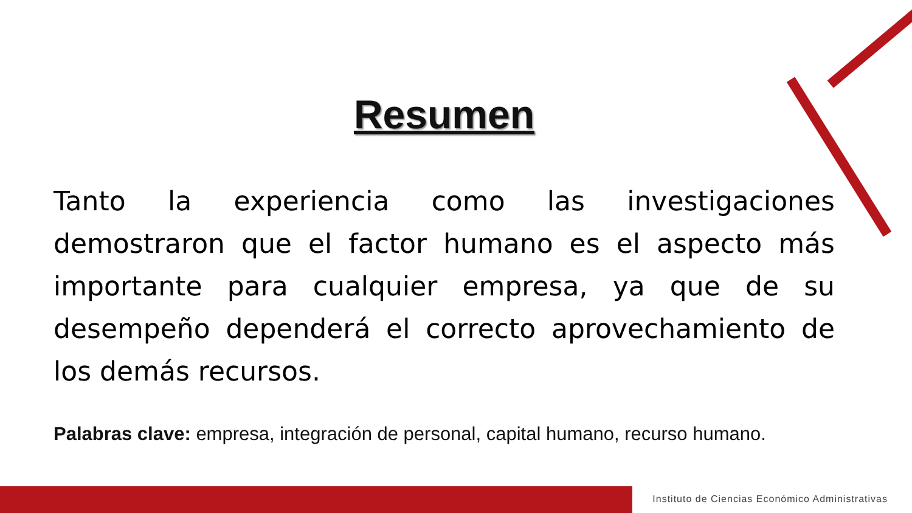Resumen
Tanto la experiencia como las investigaciones demostraron que el factor humano es el aspecto más importante para cualquier empresa, ya que de su desempeño dependerá el correcto aprovechamiento de los demás recursos.
Palabras clave: empresa, integración de personal, capital humano, recurso humano.
Instituto de Ciencias Económico Administrativas